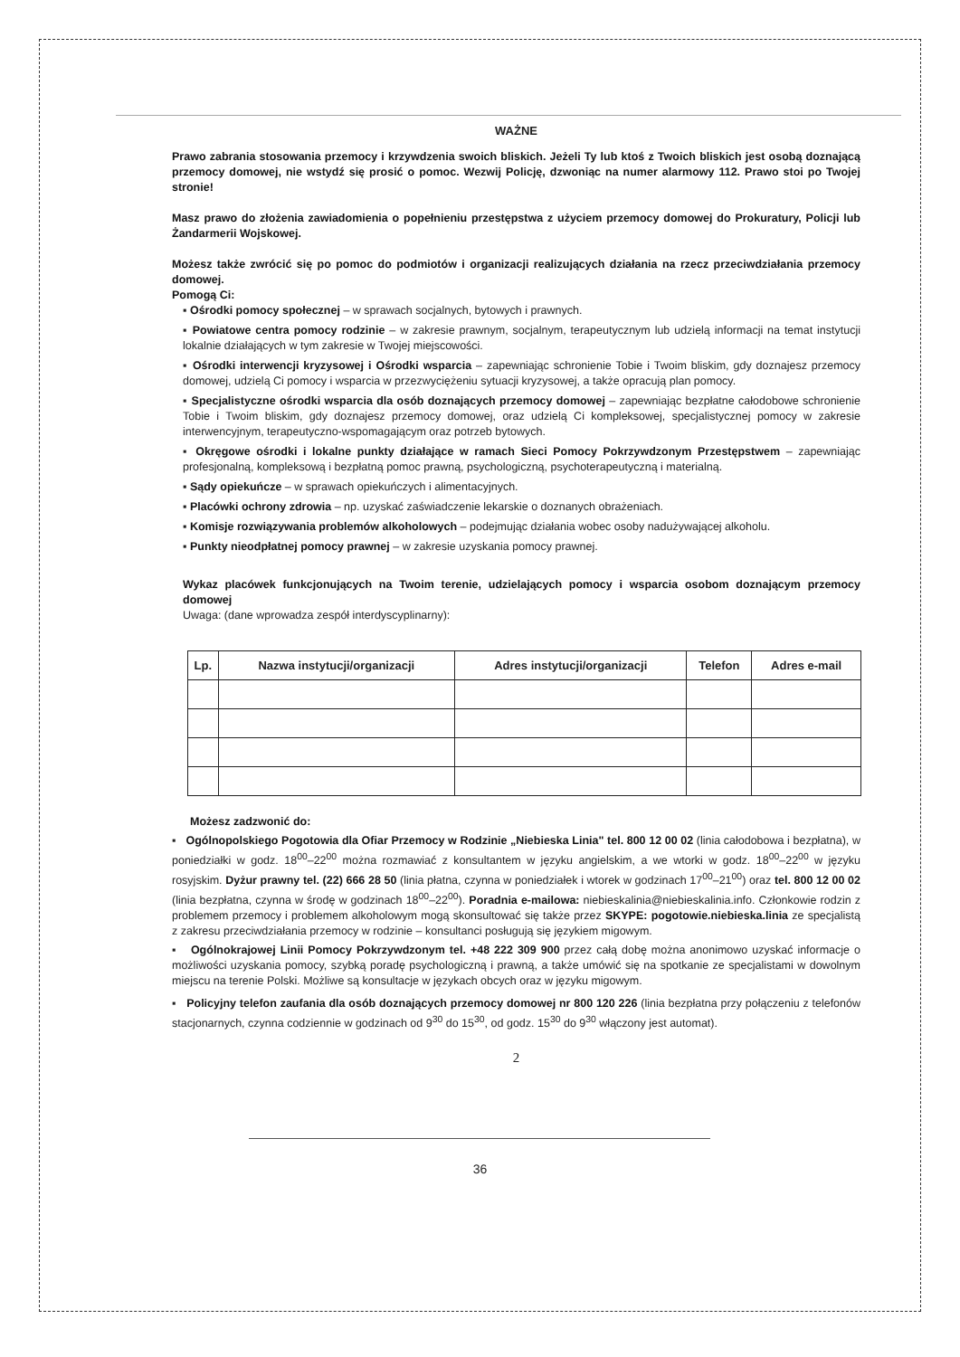WAŻNE
Prawo zabrania stosowania przemocy i krzywdzenia swoich bliskich. Jeżeli Ty lub ktoś z Twoich bliskich jest osobą doznającą przemocy domowej, nie wstydź się prosić o pomoc. Wezwij Policję, dzwoniąc na numer alarmowy 112. Prawo stoi po Twojej stronie!
Masz prawo do złożenia zawiadomienia o popełnieniu przestępstwa z użyciem przemocy domowej do Prokuratury, Policji lub Żandarmerii Wojskowej.
Możesz także zwrócić się po pomoc do podmiotów i organizacji realizujących działania na rzecz przeciwdziałania przemocy domowej.
Pomogą Ci:
▪ Ośrodki pomocy społecznej – w sprawach socjalnych, bytowych i prawnych.
▪ Powiatowe centra pomocy rodzinie – w zakresie prawnym, socjalnym, terapeutycznym lub udzielą informacji na temat instytucji lokalnie działających w tym zakresie w Twojej miejscowości.
▪ Ośrodki interwencji kryzysowej i Ośrodki wsparcia – zapewniając schronienie Tobie i Twoim bliskim, gdy doznajesz przemocy domowej, udzielą Ci pomocy i wsparcia w przezwyciężeniu sytuacji kryzysowej, a także opracują plan pomocy.
▪ Specjalistyczne ośrodki wsparcia dla osób doznających przemocy domowej – zapewniając bezpłatne całodobowe schronienie Tobie i Twoim bliskim, gdy doznajesz przemocy domowej, oraz udzielą Ci kompleksowej, specjalistycznej pomocy w zakresie interwencyjnym, terapeutyczno-wspomagającym oraz potrzeb bytowych.
▪ Okręgowe ośrodki i lokalne punkty działające w ramach Sieci Pomocy Pokrzywdzonym Przestępstwem – zapewniając profesjonalną, kompleksową i bezpłatną pomoc prawną, psychologiczną, psychoterapeutyczną i materialną.
▪ Sądy opiekuńcze – w sprawach opiekuńczych i alimentacyjnych.
▪ Placówki ochrony zdrowia – np. uzyskać zaświadczenie lekarskie o doznanych obrażeniach.
▪ Komisje rozwiązywania problemów alkoholowych – podejmując działania wobec osoby nadużywającej alkoholu.
▪ Punkty nieodpłatnej pomocy prawnej – w zakresie uzyskania pomocy prawnej.
Wykaz placówek funkcjonujących na Twoim terenie, udzielających pomocy i wsparcia osobom doznającym przemocy domowej
Uwaga: (dane wprowadza zespół interdyscyplinarny):
| Lp. | Nazwa instytucji/organizacji | Adres instytucji/organizacji | Telefon | Adres e-mail |
| --- | --- | --- | --- | --- |
Możesz zadzwonić do:
▪ Ogólnopolskiego Pogotowia dla Ofiar Przemocy w Rodzinie „Niebieska Linia" tel. 800 12 00 02 (linia całodobowa i bezpłatna), w poniedziałki w godz. 18<sup>00</sup>–22<sup>00</sup> można rozmawiać z konsultantem w języku angielskim, a we wtorki w godz. 18<sup>00</sup>–22<sup>00</sup> w języku rosyjskim. Dyżur prawny tel. (22) 666 28 50 (linia płatna, czynna w poniedziałek i wtorek w godzinach 17<sup>00</sup>–21<sup>00</sup>) oraz tel. 800 12 00 02 (linia bezpłatna, czynna w środę w godzinach 18<sup>00</sup>–22<sup>00</sup>). Poradnia e-mailowa: niebieskalinia@niebieskalinia.info. Członkowie rodzin z problemem przemocy i problemem alkoholowym mogą skonsultować się także przez SKYPE: pogotowie.niebieska.linia ze specjalistą z zakresu przeciwdziałania przemocy w rodzinie – konsultanci posługują się językiem migowym.
▪ Ogólnokrajowej Linii Pomocy Pokrzywdzonym tel. +48 222 309 900 przez całą dobę można anonimowo uzyskać informacje o możliwości uzyskania pomocy, szybką poradę psychologiczną i prawną, a także umówić się na spotkanie ze specjalistami w dowolnym miejscu na terenie Polski. Możliwe są konsultacje w językach obcych oraz w języku migowym.
▪ Policyjny telefon zaufania dla osób doznających przemocy domowej nr 800 120 226 (linia bezpłatna przy połączeniu z telefonów stacjonarnych, czynna codziennie w godzinach od 9<sup>30</sup> do 15<sup>30</sup>, od godz. 15<sup>30</sup> do 9<sup>30</sup> włączony jest automat).
2
36